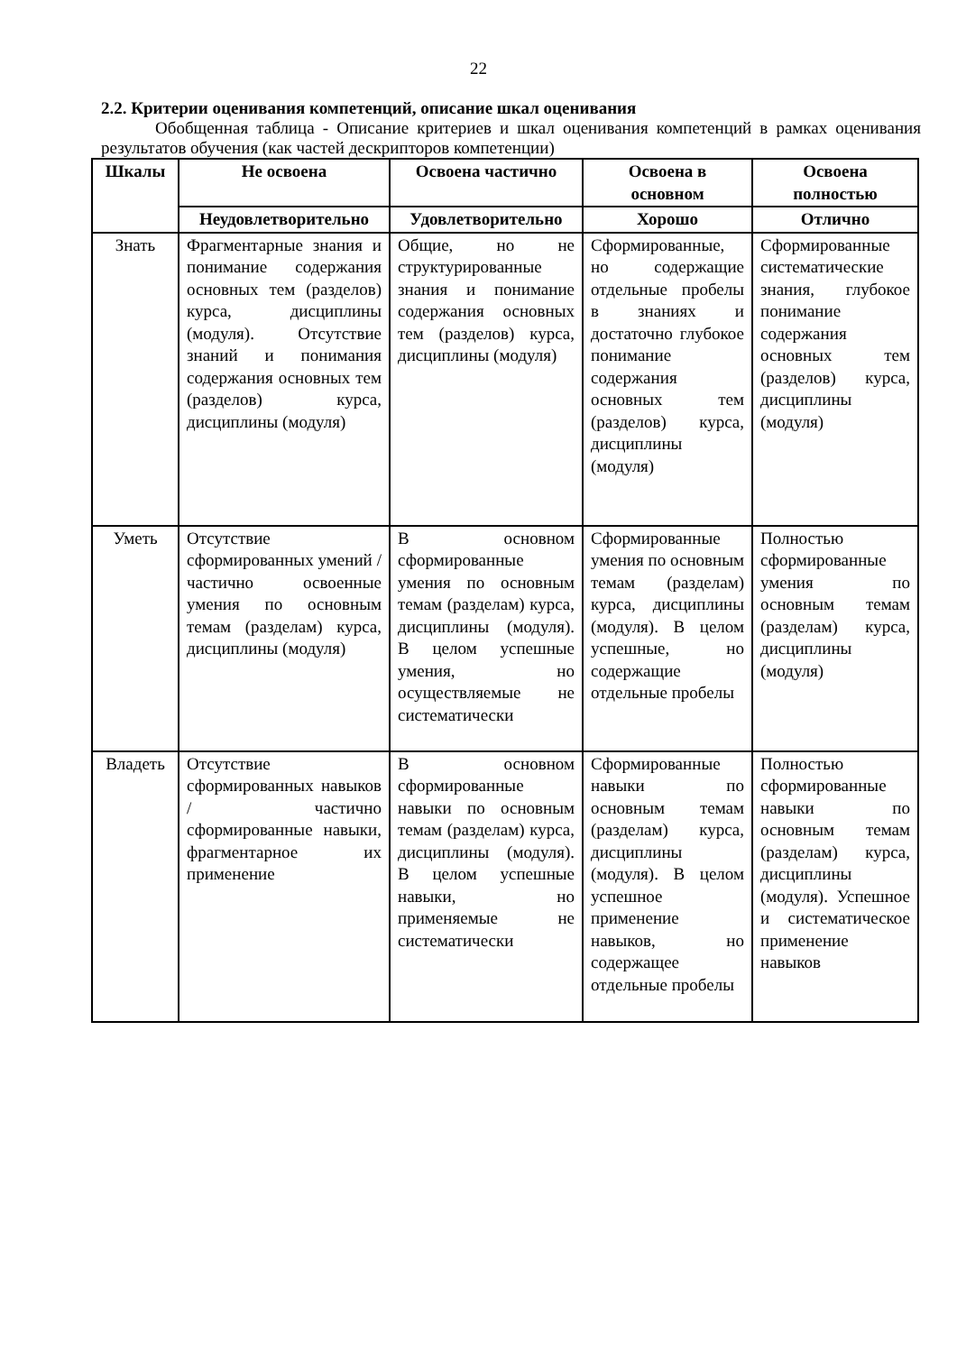22
2.2. Критерии оценивания компетенций, описание шкал оценивания
Обобщенная таблица - Описание критериев и шкал оценивания компетенций в рамках оценивания результатов обучения (как частей дескрипторов компетенции)
| Шкалы | Не освоена | Освоена частично | Освоена в основном | Освоена полностью |
| --- | --- | --- | --- | --- |
| | Неудовлетворительно | Удовлетворительно | Хорошо | Отлично |
| Знать | Фрагментарные знания и понимание содержания основных тем (разделов) курса, дисциплины (модуля). Отсутствие знаний и понимания содержания основных тем (разделов) курса, дисциплины (модуля) | Общие, но не структурированные знания и понимание содержания основных тем (разделов) курса, дисциплины (модуля) | Сформированные, но содержащие отдельные пробелы в знаниях и достаточно глубокое понимание содержания основных тем (разделов) курса, дисциплины (модуля) | Сформированные систематические знания, глубокое понимание содержания основных тем (разделов) курса, дисциплины (модуля) |
| Уметь | Отсутствие сформированных умений / частично освоенные умения по основным темам (разделам) курса, дисциплины (модуля) | В основном сформированные умения по основным темам (разделам) курса, дисциплины (модуля). В целом успешные умения, но осуществляемые не систематически | Сформированные умения по основным темам (разделам) курса, дисциплины (модуля). В целом успешные, но содержащие отдельные пробелы | Полностью сформированные умения по основным темам (разделам) курса, дисциплины (модуля) |
| Владеть | Отсутствие сформированных навыков / частично сформированные навыки, фрагментарное их применение | В основном сформированные навыки по основным темам (разделам) курса, дисциплины (модуля). В целом успешные навыки, но применяемые не систематически | Сформированные навыки по основным темам (разделам) курса, дисциплины (модуля). В целом успешное применение навыков, но содержащее отдельные пробелы | Полностью сформированные навыки по основным темам (разделам) курса, дисциплины (модуля). Успешное и систематическое применение навыков |